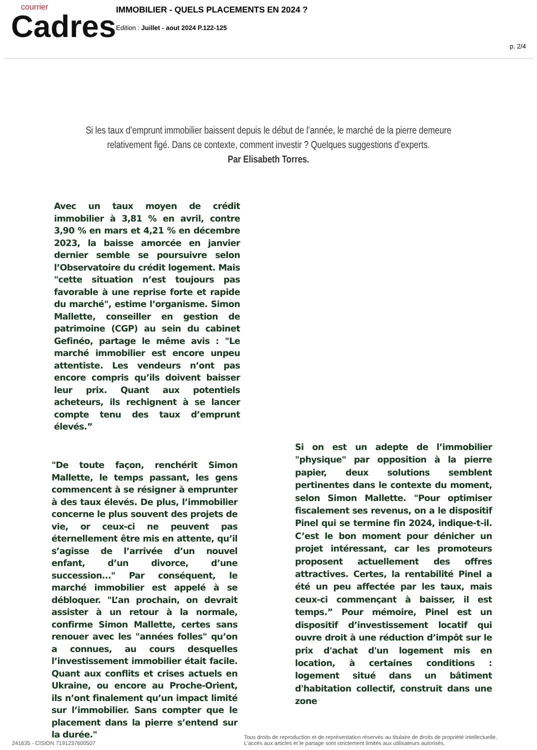courrier
Cadres
IMMOBILIER - QUELS PLACEMENTS EN 2024 ?
Edition : Juillet - aout 2024 P.122-125
p. 2/4
Si les taux d’emprunt immobilier baissent depuis le début de l’année, le marché de la pierre demeure relativement figé. Dans ce contexte, comment investir ? Quelques suggestions d’experts.
Par Elisabeth Torres.
Avec un taux moyen de crédit immobilier à 3,81 % en avril, contre 3,90 % en mars et 4,21 % en décembre 2023, la baisse amorcée en janvier dernier semble se poursuivre selon l’Observatoire du crédit logement. Mais "cette situation n’est toujours pas favorable à une reprise forte et rapide du marché", estime l’organisme. Simon Mallette, conseiller en gestion de patrimoine (CGP) au sein du cabinet Gefinéo, partage le même avis : "Le marché immobilier est encore unpeu attentiste. Les vendeurs n’ont pas encore compris qu’ils doivent baisser leur prix. Quant aux potentiels acheteurs, ils rechignent à se lancer compte tenu des taux d’emprunt élevés.”
"De toute façon, renchérit Simon Mallette, le temps passant, les gens commencent à se résigner à emprunter à des taux élevés. De plus, l’immobilier concerne le plus souvent des projets de vie, or ceux-ci ne peuvent pas éternellement être mis en attente, qu’il s’agisse de l’arrivée d’un nouvel enfant, d’un divorce, d’une succession..." Par conséquent, le marché immobilier est appelé à se débloquer. "L’an prochain, on devrait assister à un retour à la normale, confirme Simon Mallette, certes sans renouer avec les "années folles" qu’on a connues, au cours desquelles l’investissement immobilier était facile. Quant aux conflits et crises actuels en Ukraine, ou encore au Proche-Orient, ils n’ont finalement qu’un impact limité sur l’immobilier. Sans compter que le placement dans la pierre s’entend sur la durée."
Si on est un adepte de l’immobilier "physique" par opposition à la pierre papier, deux solutions semblent pertinentes dans le contexte du moment, selon Simon Mallette. "Pour optimiser fiscalement ses revenus, on a le dispositif Pinel qui se termine fin 2024, indique-t-il. C’est le bon moment pour dénicher un projet intéressant, car les promoteurs proposent actuellement des offres attractives. Certes, la rentabilité Pinel a été un peu affectée par les taux, mais ceux-ci commençant à baisser, il est temps.” Pour mémoire, Pinel est un dispositif d’investissement locatif qui ouvre droit à une réduction d’impôt sur le prix d'achat d'un logement mis en location, à certaines conditions : logement situé dans un bâtiment d'habitation collectif, construit dans une zone
241635 - CISION 7191237600507
Tous droits de reproduction et de représentation réservés au titulaire de droits de propriété intellectuelle.
L'accès aux articles et le partage sont strictement limités aux utilisateurs autorisés.